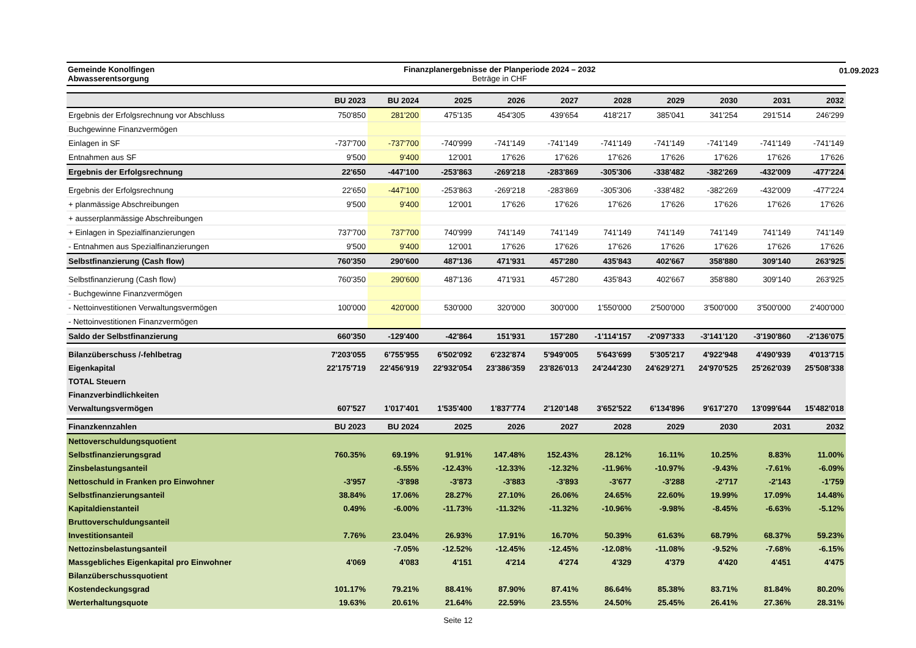01.09.2023
Gemeinde Konolfingen
Abwasserentsorgung
Finanzplanergebnisse der Planperiode 2024 – 2032
Beträge in CHF
| | BU 2023 | BU 2024 | 2025 | 2026 | 2027 | 2028 | 2029 | 2030 | 2031 | 2032 |
| --- | --- | --- | --- | --- | --- | --- | --- | --- | --- | --- |
| Ergebnis der Erfolgsrechnung vor Abschluss | 750'850 | 281'200 | 475'135 | 454'305 | 439'654 | 418'217 | 385'041 | 341'254 | 291'514 | 246'299 |
| Buchgewinne Finanzvermögen | | | | | | | | | | |
| Einlagen in SF | -737'700 | -737'700 | -740'999 | -741'149 | -741'149 | -741'149 | -741'149 | -741'149 | -741'149 | -741'149 |
| Entnahmen aus SF | 9'500 | 9'400 | 12'001 | 17'626 | 17'626 | 17'626 | 17'626 | 17'626 | 17'626 | 17'626 |
| Ergebnis der Erfolgsrechnung | 22'650 | -447'100 | -253'863 | -269'218 | -283'869 | -305'306 | -338'482 | -382'269 | -432'009 | -477'224 |
| Ergebnis der Erfolgsrechnung | 22'650 | -447'100 | -253'863 | -269'218 | -283'869 | -305'306 | -338'482 | -382'269 | -432'009 | -477'224 |
| + planmässige Abschreibungen | 9'500 | 9'400 | 12'001 | 17'626 | 17'626 | 17'626 | 17'626 | 17'626 | 17'626 | 17'626 |
| + ausserplanmässige Abschreibungen | | | | | | | | | | |
| + Einlagen in Spezialfinanzierungen | 737'700 | 737'700 | 740'999 | 741'149 | 741'149 | 741'149 | 741'149 | 741'149 | 741'149 | 741'149 |
| - Entnahmen aus Spezialfinanzierungen | 9'500 | 9'400 | 12'001 | 17'626 | 17'626 | 17'626 | 17'626 | 17'626 | 17'626 | 17'626 |
| Selbstfinanzierung (Cash flow) | 760'350 | 290'600 | 487'136 | 471'931 | 457'280 | 435'843 | 402'667 | 358'880 | 309'140 | 263'925 |
| Selbstfinanzierung (Cash flow) | 760'350 | 290'600 | 487'136 | 471'931 | 457'280 | 435'843 | 402'667 | 358'880 | 309'140 | 263'925 |
| - Buchgewinne Finanzvermögen | | | | | | | | | | |
| - Nettoinvestitionen Verwaltungsvermögen | 100'000 | 420'000 | 530'000 | 320'000 | 300'000 | 1'550'000 | 2'500'000 | 3'500'000 | 3'500'000 | 2'400'000 |
| - Nettoinvestitionen Finanzvermögen | | | | | | | | | | |
| Saldo der Selbstfinanzierung | 660'350 | -129'400 | -42'864 | 151'931 | 157'280 | -1'114'157 | -2'097'333 | -3'141'120 | -3'190'860 | -2'136'075 |
| Bilanzüberschuss /-fehlbetrag | 7'203'055 | 6'755'955 | 6'502'092 | 6'232'874 | 5'949'005 | 5'643'699 | 5'305'217 | 4'922'948 | 4'490'939 | 4'013'715 |
| Eigenkapital | 22'175'719 | 22'456'919 | 22'932'054 | 23'386'359 | 23'826'013 | 24'244'230 | 24'629'271 | 24'970'525 | 25'262'039 | 25'508'338 |
| TOTAL Steuern | | | | | | | | | | |
| Finanzverbindlichkeiten | | | | | | | | | | |
| Verwaltungsvermögen | 607'527 | 1'017'401 | 1'535'400 | 1'837'774 | 2'120'148 | 3'652'522 | 6'134'896 | 9'617'270 | 13'099'644 | 15'482'018 |
| Finanzkennzahlen | BU 2023 | BU 2024 | 2025 | 2026 | 2027 | 2028 | 2029 | 2030 | 2031 | 2032 |
| Nettoverschuldungsquotient | | | | | | | | | | |
| Selbstfinanzierungsgrad | 760.35% | 69.19% | 91.91% | 147.48% | 152.43% | 28.12% | 16.11% | 10.25% | 8.83% | 11.00% |
| Zinsbelastungsanteil | | -6.55% | -12.43% | -12.33% | -12.32% | -11.96% | -10.97% | -9.43% | -7.61% | -6.09% |
| Nettoschuld in Franken pro Einwohner | -3'957 | -3'898 | -3'873 | -3'883 | -3'893 | -3'677 | -3'288 | -2'717 | -2'143 | -1'759 |
| Selbstfinanzierungsanteil | 38.84% | 17.06% | 28.27% | 27.10% | 26.06% | 24.65% | 22.60% | 19.99% | 17.09% | 14.48% |
| Kapitaldienstanteil | 0.49% | -6.00% | -11.73% | -11.32% | -11.32% | -10.96% | -9.98% | -8.45% | -6.63% | -5.12% |
| Bruttoverschuldungsanteil | | | | | | | | | | |
| Investitionsanteil | 7.76% | 23.04% | 26.93% | 17.91% | 16.70% | 50.39% | 61.63% | 68.79% | 68.37% | 59.23% |
| Nettozinsbelastungsanteil | | -7.05% | -12.52% | -12.45% | -12.45% | -12.08% | -11.08% | -9.52% | -7.68% | -6.15% |
| Massgebliches Eigenkapital pro Einwohner | 4'069 | 4'083 | 4'151 | 4'214 | 4'274 | 4'329 | 4'379 | 4'420 | 4'451 | 4'475 |
| Bilanzüberschussquotient | | | | | | | | | | |
| Kostendeckungsgrad | 101.17% | 79.21% | 88.41% | 87.90% | 87.41% | 86.64% | 85.38% | 83.71% | 81.84% | 80.20% |
| Werterhaltungsquote | 19.63% | 20.61% | 21.64% | 22.59% | 23.55% | 24.50% | 25.45% | 26.41% | 27.36% | 28.31% |
Seite 12